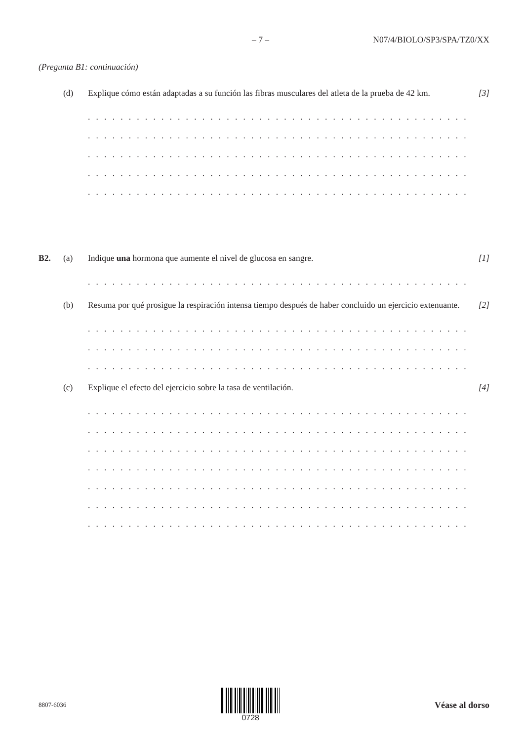– 7 – N07/4/BIOLO/SP3/SPA/TZ0/XX
(Pregunta B1: continuación)
(d)
Explique cómo están adaptadas a su función las fibras musculares del atleta de la prueba de 42 km.
[3]
. . . . . . . . . . . . . . . . . . . . . . . . . . . . . . . . . . . . . . . . . . . . . . . . . . . . . . . . . . . . . . . . .
. . . . . . . . . . . . . . . . . . . . . . . . . . . . . . . . . . . . . . . . . . . . . . . . . . . . . . . . . . . . . . . . .
. . . . . . . . . . . . . . . . . . . . . . . . . . . . . . . . . . . . . . . . . . . . . . . . . . . . . . . . . . . . . . . . .
. . . . . . . . . . . . . . . . . . . . . . . . . . . . . . . . . . . . . . . . . . . . . . . . . . . . . . . . . . . . . . . . .
. . . . . . . . . . . . . . . . . . . . . . . . . . . . . . . . . . . . . . . . . . . . . . . . . . . . . . . . . . . . . . . . .
B2. (a)
Indique una hormona que aumente el nivel de glucosa en sangre.
[1]
. . . . . . . . . . . . . . . . . . . . . . . . . . . . . . . . . . . . . . . . . . . . . . . . . . . . . . . . . . . . . . . . .
(b)
Resuma por qué prosigue la respiración intensa tiempo después de haber concluido un ejercicio extenuante.
[2]
. . . . . . . . . . . . . . . . . . . . . . . . . . . . . . . . . . . . . . . . . . . . . . . . . . . . . . . . . . . . . . . . .
. . . . . . . . . . . . . . . . . . . . . . . . . . . . . . . . . . . . . . . . . . . . . . . . . . . . . . . . . . . . . . . . .
. . . . . . . . . . . . . . . . . . . . . . . . . . . . . . . . . . . . . . . . . . . . . . . . . . . . . . . . . . . . . . . . .
(c)
Explique el efecto del ejercicio sobre la tasa de ventilación.
[4]
. . . . . . . . . . . . . . . . . . . . . . . . . . . . . . . . . . . . . . . . . . . . . . . . . . . . . . . . . . . . . . . . .
. . . . . . . . . . . . . . . . . . . . . . . . . . . . . . . . . . . . . . . . . . . . . . . . . . . . . . . . . . . . . . . . .
. . . . . . . . . . . . . . . . . . . . . . . . . . . . . . . . . . . . . . . . . . . . . . . . . . . . . . . . . . . . . . . . .
. . . . . . . . . . . . . . . . . . . . . . . . . . . . . . . . . . . . . . . . . . . . . . . . . . . . . . . . . . . . . . . . .
. . . . . . . . . . . . . . . . . . . . . . . . . . . . . . . . . . . . . . . . . . . . . . . . . . . . . . . . . . . . . . . . .
. . . . . . . . . . . . . . . . . . . . . . . . . . . . . . . . . . . . . . . . . . . . . . . . . . . . . . . . . . . . . . . . .
. . . . . . . . . . . . . . . . . . . . . . . . . . . . . . . . . . . . . . . . . . . . . . . . . . . . . . . . . . . . . . . . .
8807-6036
0728 Véase al dorso